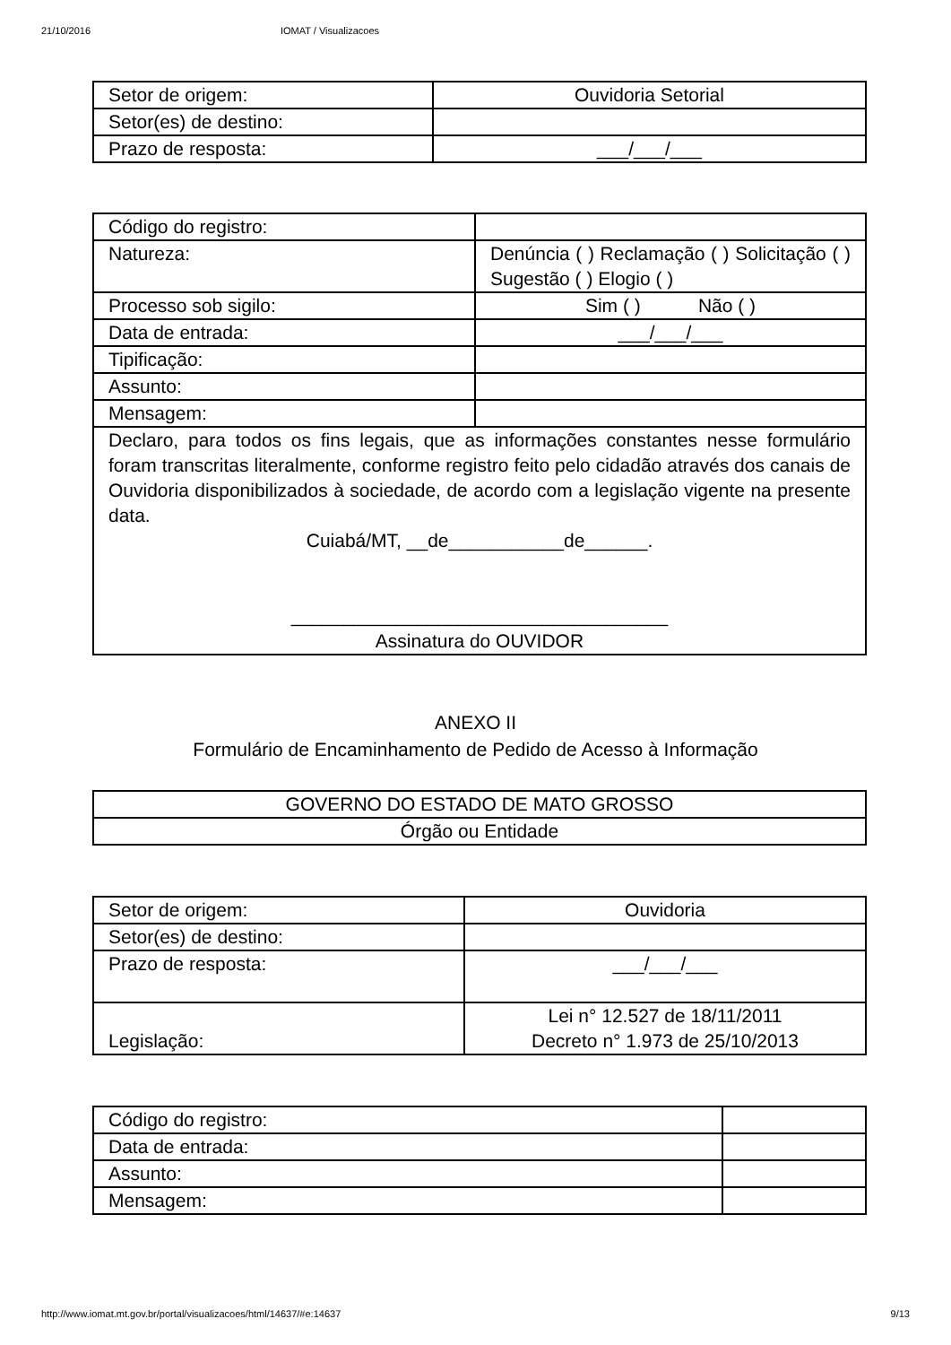21/10/2016 IOMAT / Visualizacoes
| Setor de origem: | Ouvidoria Setorial |
| Setor(es) de destino: | |
| Prazo de resposta: | ___/___/___ |
| Código do registro: | |
| Natureza: | Denúncia ( ) Reclamação ( ) Solicitação ( ) Sugestão ( ) Elogio ( ) |
| Processo sob sigilo: | Sim ( ) Não ( ) |
| Data de entrada: | ___/___/___ |
| Tipificação: | |
| Assunto: | |
| Mensagem: | |
| Declaro, para todos os fins legais, que as informações constantes nesse formulário foram transcritas literalmente, conforme registro feito pelo cidadão através dos canais de Ouvidoria disponibilizados à sociedade, de acordo com a legislação vigente na presente data. Cuiabá/MT, __de___________de______. ____________________________________ Assinatura do OUVIDOR | |
ANEXO II
Formulário de Encaminhamento de Pedido de Acesso à Informação
| GOVERNO DO ESTADO DE MATO GROSSO |
| Órgão ou Entidade |
| Setor de origem: | Ouvidoria |
| Setor(es) de destino: | |
| Prazo de resposta: | ___/___/___ |
| Legislação: | Lei n° 12.527 de 18/11/2011 Decreto n° 1.973 de 25/10/2013 |
| Código do registro: | |
| Data de entrada: | |
| Assunto: | |
| Mensagem: | |
http://www.iomat.mt.gov.br/portal/visualizacoes/html/14637/#e:14637 9/13